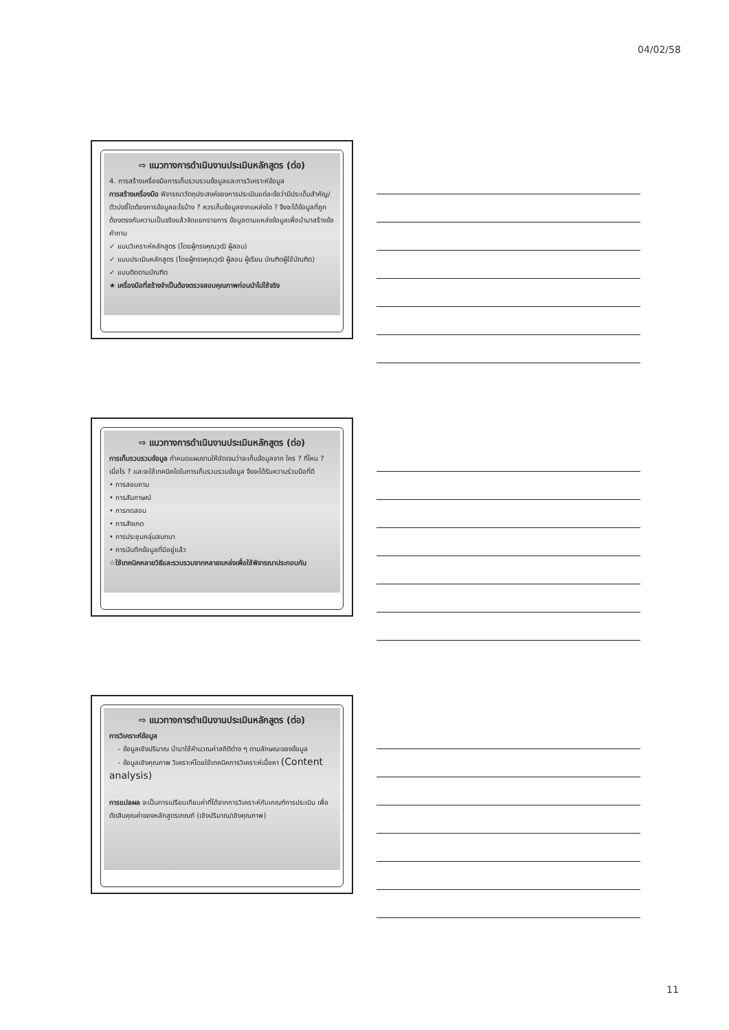04/02/58
⇨ แนวทางการดำเนินงานประเมินหลักสูตร (ต่อ)
4. การสร้างเครื่องมือการเก็บรวบรวมข้อมูลและการวิเคราะห์ข้อมูล
การสร้างเครื่องมือ พิจารณาวัตถุประสงค์ของการประเมินแต่ละข้อว่ามีประเด็นสำคัญ/ ตัวบ่งชี้ใดต้องการข้อมูลอะไรบ้าง ? ควรเก็บข้อมูลจากแหล่งใด ? จึงจะได้ข้อมูลที่ถูกต้องตรงกับความเป็นจริงแล้วจัดแยกรายการ ข้อมูลตามแหล่งข้อมูลเพื่อนำมาสร้างข้อคำถาม
✓ แบบวิเคราะห์หลักสูตร (โดยผู้ทรงคุณวุฒิ ผู้สอน)
✓ แบบประเมินหลักสูตร (โดยผู้ทรงคุณวุฒิ ผู้สอน ผู้เรียน บัณฑิตผู้ใช้บัณฑิต)
✓ แบบติดตามบัณฑิต
★ เครื่องมือที่สร้างจำเป็นต้องตรวจสอบคุณภาพก่อนนำไปใช้จริง
⇨ แนวทางการดำเนินงานประเมินหลักสูตร (ต่อ)
การเก็บรวบรวมข้อมูล กำหนดแผนงานให้ชัดเจนว่าจะเก็บข้อมูลจาก ใคร ? ที่ไหน ? เมื่อไร ? และจะใช้เทคนิคใดในการเก็บรวบรวมข้อมูล จึงจะได้รับความร่วมมือที่ดี
• การสอบถาม
• การสัมภาษณ์
• การทดสอบ
• การสังเกต
• การประชุมกลุ่มสนทนา
• การบันทึกข้อมูลที่มีอยู่แล้ว
☆ใช้เทคนิคหลายวิธีและรวบรวมจากหลายแหล่งเพื่อใช้พิจารณาประกอบกัน
⇨ แนวทางการดำเนินงานประเมินหลักสูตร (ต่อ)
การวิเคราะห์ข้อมูล
- ข้อมูลเชิงปริมาณ นำมาใช้คำนวณค่าสถิติต่าง ๆ ตามลักษณะของข้อมูล
- ข้อมูลเชิงคุณภาพ วิเคราะห์โดยใช้เทคนิคการวิเคราะห์เนื้อหา (Content analysis)
การแปลผล จะเป็นการเปรียบเทียบค่าที่ได้จากการวิเคราะห์กับเกณฑ์การประเมิน เพื่อตัดสินคุณค่าของหลักสูตรเกณฑ์ (เชิงปริมาณ/เชิงคุณภาพ)
11